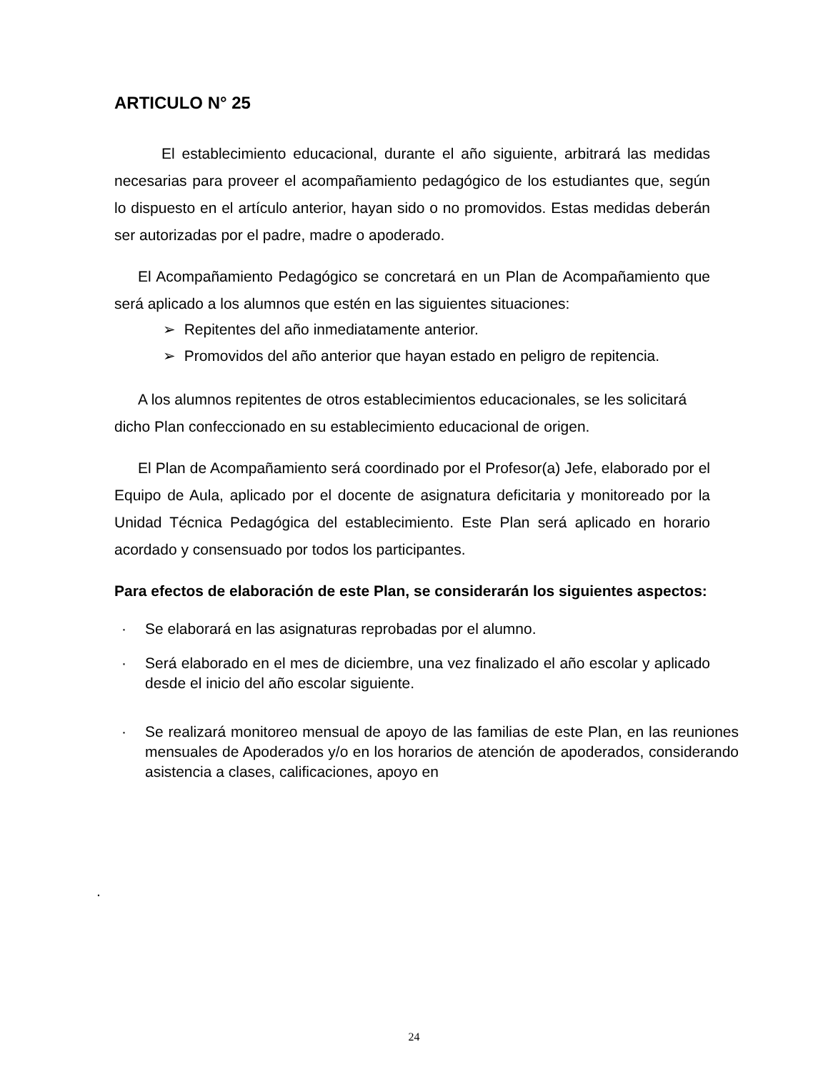ARTICULO N° 25
El establecimiento educacional, durante el año siguiente, arbitrará las medidas necesarias para proveer el acompañamiento pedagógico de los estudiantes que, según lo dispuesto en el artículo anterior, hayan sido o no promovidos. Estas medidas deberán ser autorizadas por el padre, madre o apoderado.
El Acompañamiento Pedagógico se concretará en un Plan de Acompañamiento que será aplicado a los alumnos que estén en las siguientes situaciones:
➢ Repitentes del año inmediatamente anterior.
➢ Promovidos del año anterior que hayan estado en peligro de repitencia.
A los alumnos repitentes de otros establecimientos educacionales, se les solicitará dicho Plan confeccionado en su establecimiento educacional de origen.
El Plan de Acompañamiento será coordinado por el Profesor(a) Jefe, elaborado por el Equipo de Aula, aplicado por el docente de asignatura deficitaria y monitoreado por la Unidad Técnica Pedagógica del establecimiento. Este Plan será aplicado en horario acordado y consensuado por todos los participantes.
Para efectos de elaboración de este Plan, se considerarán los siguientes aspectos:
· Se elaborará en las asignaturas reprobadas por el alumno.
· Será elaborado en el mes de diciembre, una vez finalizado el año escolar y aplicado desde el inicio del año escolar siguiente.
· Se realizará monitoreo mensual de apoyo de las familias de este Plan, en las reuniones mensuales de Apoderados y/o en los horarios de atención de apoderados, considerando asistencia a clases, calificaciones, apoyo en
.
24